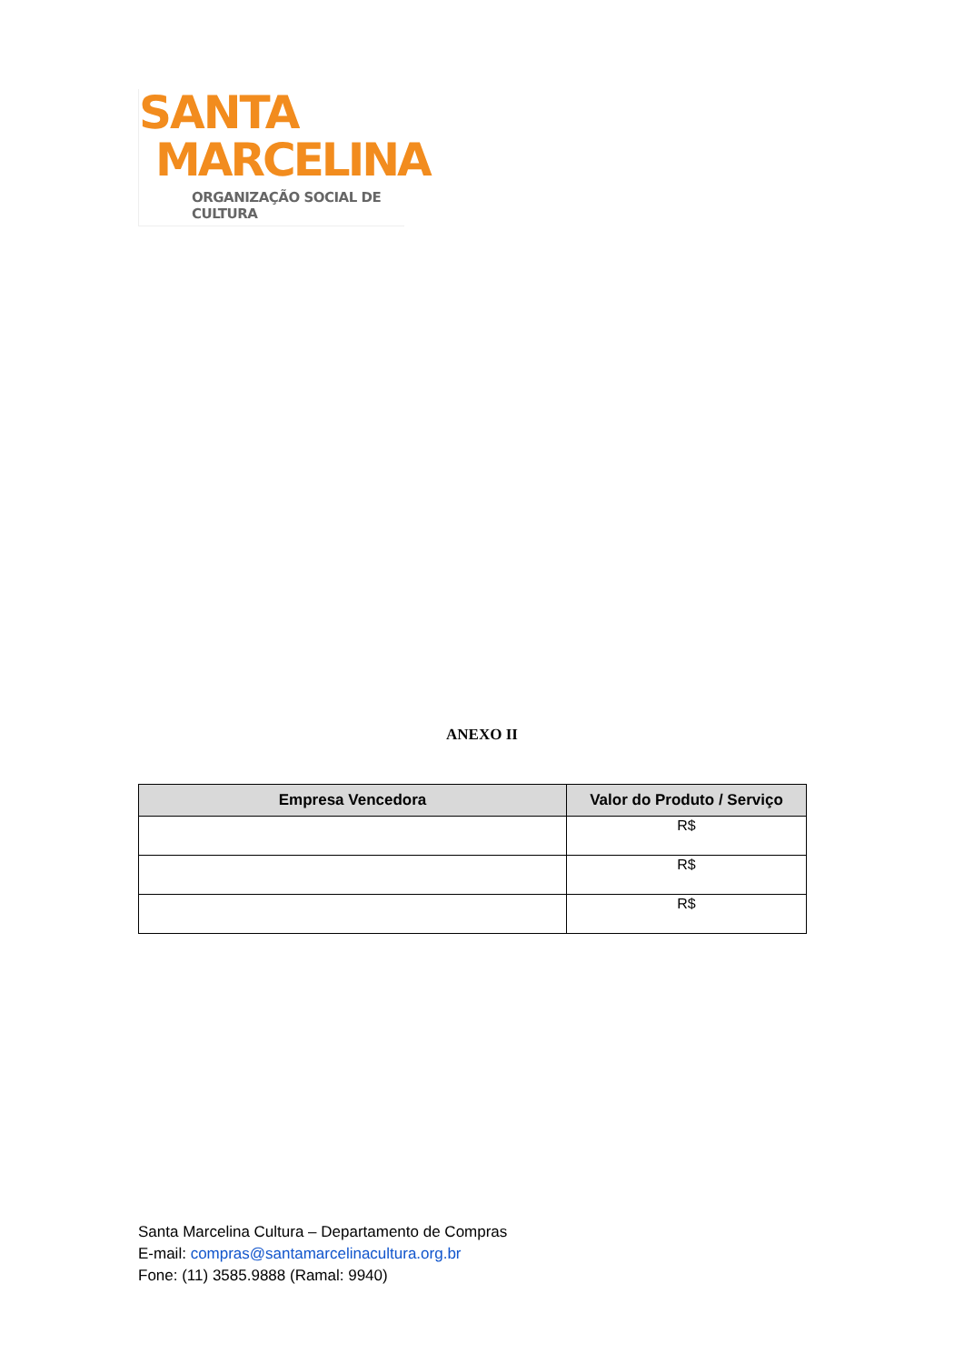SANTA
MARCELINA
ORGANIZAÇÃO SOCIAL DE CULTURA
ANEXO II
| Empresa Vencedora | Valor do Produto / Serviço |
| --- | --- |
| | R$ |
| | R$ |
| | R$ |
Santa Marcelina Cultura – Departamento de Compras
E-mail: compras@santamarcelinacultura.org.br
Fone: (11) 3585.9888 (Ramal: 9940)